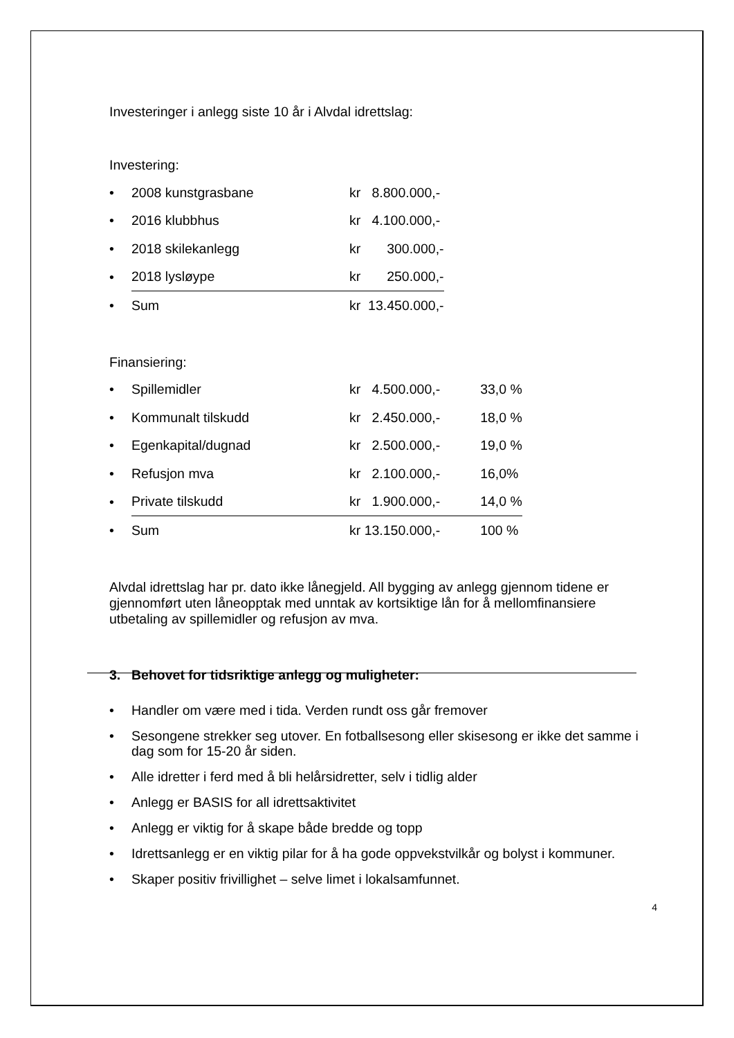Investeringer i anlegg siste 10 år i Alvdal idrettslag:
Investering:
| • | 2008 kunstgrasbane | kr 8.800.000,- |
| • | 2016 klubbhus | kr 4.100.000,- |
| • | 2018 skilekanlegg | kr 300.000,- |
| • | 2018 lysløype | kr 250.000,- |
| • | Sum | kr 13.450.000,- |
Finansiering:
| • | Spillemidler | kr 4.500.000,- | 33,0 % |
| • | Kommunalt tilskudd | kr 2.450.000,- | 18,0 % |
| • | Egenkapital/dugnad | kr 2.500.000,- | 19,0 % |
| • | Refusjon mva | kr 2.100.000,- | 16,0% |
| • | Private tilskudd | kr 1.900.000,- | 14,0 % |
| • | Sum | kr 13.150.000,- | 100 % |
Alvdal idrettslag har pr. dato ikke lånegjeld. All bygging av anlegg gjennom tidene er gjennomført uten låneopptak med unntak av kortsiktige lån for å mellomfinansiere utbetaling av spillemidler og refusjon av mva.
3. Behovet for tidsriktige anlegg og muligheter:
• Handler om være med i tida. Verden rundt oss går fremover
• Sesongene strekker seg utover. En fotballsesong eller skisesong er ikke det samme i dag som for 15-20 år siden.
• Alle idretter i ferd med å bli helårsidretter, selv i tidlig alder
• Anlegg er BASIS for all idrettsaktivitet
• Anlegg er viktig for å skape både bredde og topp
• Idrettsanlegg er en viktig pilar for å ha gode oppvekstvilkår og bolyst i kommuner.
• Skaper positiv frivillighet – selve limet i lokalsamfunnet.
4